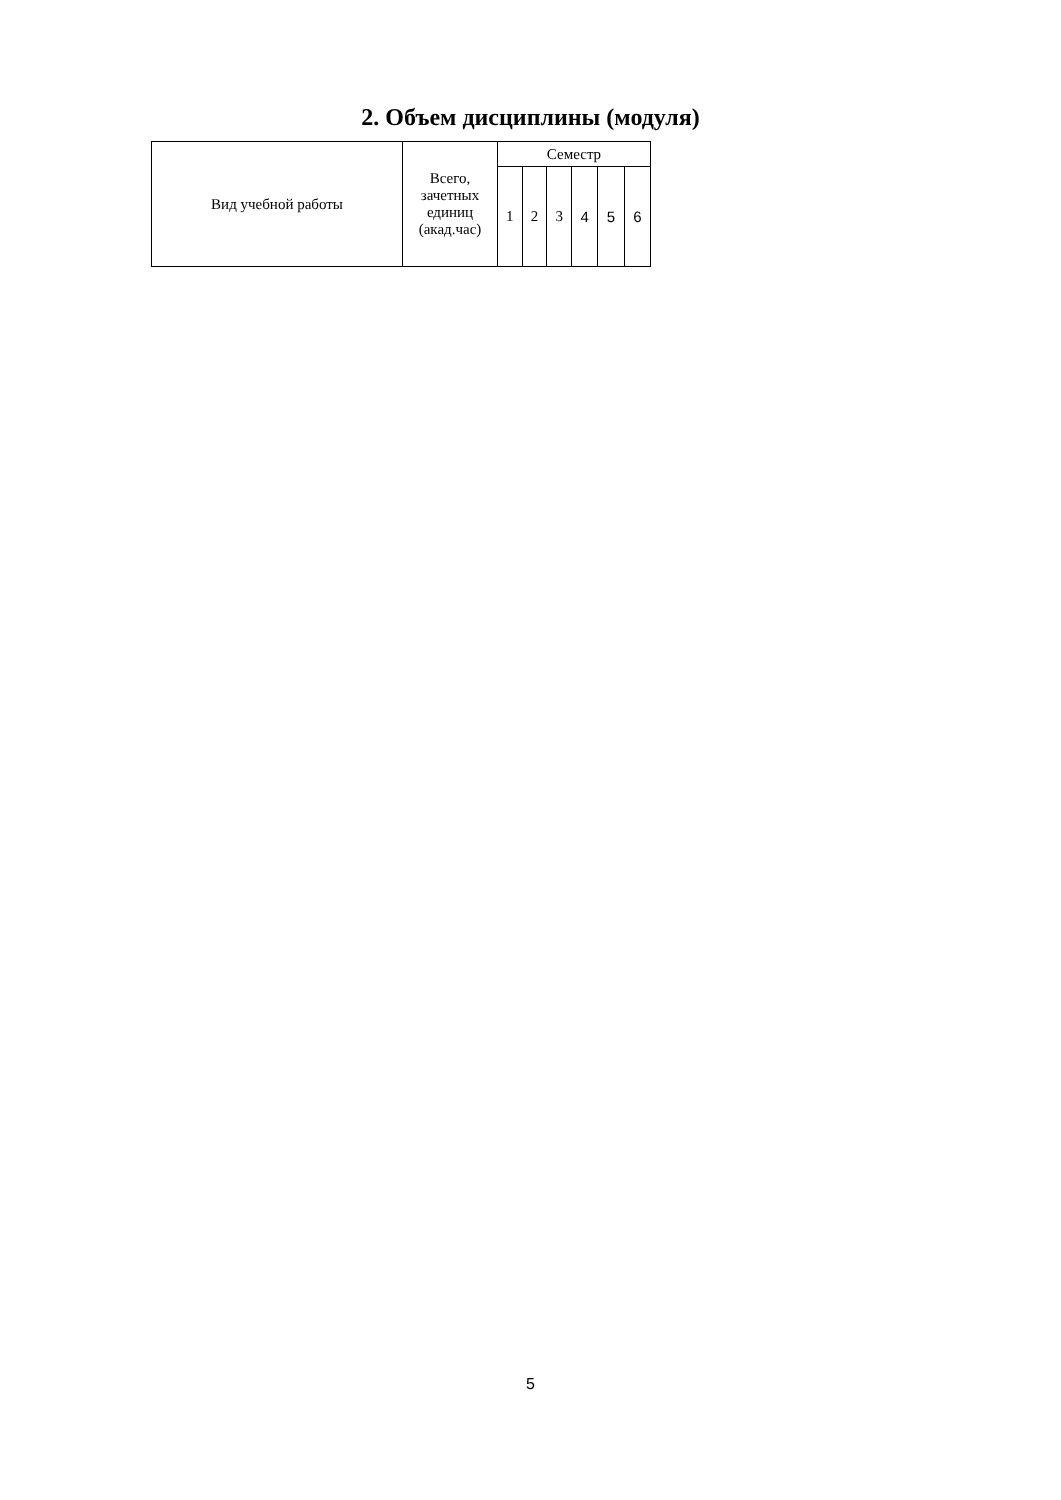2. Объем дисциплины (модуля)
| Вид учебной работы | Всего, зачетных единиц (акад.час) | Семестр | | | | | |
| --- | --- | --- | --- | --- | --- | --- | --- |
| | | 1 | 2 | 3 | 4 | 5 | 6 |
5